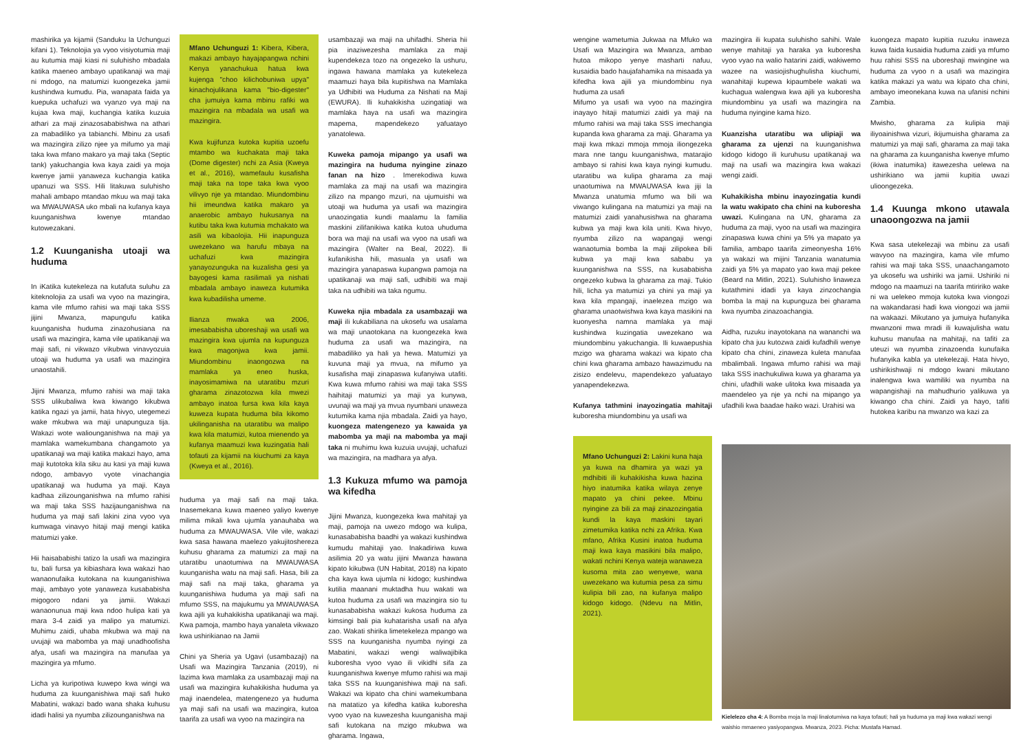mashirika ya kijamii (Sanduku la Uchunguzi kifani 1). Teknolojia ya vyoo visiyotumia maji au kutumia maji kiasi ni suluhisho mbadala katika maeneo ambayo upatikanaji wa maji ni mdogo, na matumizi kuongezeka jamii kushindwa kumudu. Pia, wanapata faida ya kuepuka uchafuzi wa vyanzo vya maji na kujaa kwa maji, kuchangia katika kuzuia athari za maji zinazosababishwa na athari za mabadiliko ya tabianchi. Mbinu za usafi wa mazingira zilizo njee ya mifumo ya maji taka kwa mfano makaro ya maji taka (Septic tank) yakuchangia kwa kaya zaidi ya moja kwenye jamii yanaweza kuchangia katika upanuzi wa SSS. Hili litakuwa suluhisho mahali ambapo mtandao mkuu wa maji taka wa MWAUWASA uko mbali na kufanya kaya kuunganishwa kwenye mtandao kutowezakani.
1.2 Kuunganisha utoaji wa huduma
In iKatika kutekeleza na kutafuta suluhu za kiteknolojia za usafi wa vyoo na mazingira, kama vile mfumo rahisi wa maji taka SSS jijini Mwanza, mapungufu katika kuunganisha huduma zinazohusiana na usafi wa mazingira, kama vile upatikanaji wa maji safi, ni vikwazo vikubwa vinavyozuia utoaji wa huduma ya usafi wa mazingira unaostahili.
Jijini Mwanza, mfumo rahisi wa maji taka SSS ulikubaliwa kwa kiwango kikubwa katika ngazi ya jamii, hata hivyo, utegemezi wake mkubwa wa maji unapunguza tija. Wakazi wote waliounganishwa na maji ya mamlaka wamekumbana changamoto ya upatikanaji wa maji katika makazi hayo, ama maji kutotoka kila siku au kasi ya maji kuwa ndogo, ambavyo vyote vinachangia upatikanaji wa huduma ya maji. Kaya kadhaa zilizounganishwa na mfumo rahisi wa maji taka SSS hazijaunganishwa na huduma ya maji safi lakini zina vyoo vya kumwaga vinavyo hitaji maji mengi katika matumizi yake.
Hii haisababishi tatizo la usafi wa mazingira tu, bali fursa ya kibiashara kwa wakazi hao wanaonufaika kutokana na kuunganishiwa maji, ambayo yote yanaweza kusababisha migogoro ndani ya jamii. Wakazi wanaonunua maji kwa ndoo hulipa kati ya mara 3-4 zaidi ya malipo ya matumizi. Muhimu zaidi, uhaba mkubwa wa maji na uvujaji wa mabomba ya maji unadhoofisha afya, usafi wa mazingira na manufaa ya mazingira ya mfumo.
Licha ya kuripotiwa kuwepo kwa wingi wa huduma za kuunganishiwa maji safi huko Mabatini, wakazi bado wana shaka kuhusu idadi halisi ya nyumba zilizounganishwa na
Mfano Uchunguzi 1: Kibera, Kibera, makazi ambayo hayajapangwa nchini Kenya yanachukua hatua kwa kujenga "choo kilichobuniwa upya" kinachojulikana kama "bio-digester" cha jumuiya kama mbinu rafiki wa mazingira na mbadala wa usafi wa mazingira.
Kwa kujifunza kutoka kupitia uzoefu mtambo wa kuchakata maji taka (Dome digester) nchi za Asia (Kweya et al., 2016), wamefaulu kusafisha maji taka na tope taka kwa vyoo vilivyo nje ya mtandao. Miundombinu hii imeundwa katika makaro ya anaerobic ambayo hukusanya na kutibu taka kwa kutumia mchakato wa asili wa kibaolojia. Hii inapunguza uwezekano wa harufu mbaya na uchafuzi kwa mazingira yanayozunguka na kuzalisha gesi ya bayogesi kama rasilimali ya nishati mbadala ambayo inaweza kutumika kwa kubadilisha umeme.
Ilianza mwaka wa 2006, imesababisha uboreshaji wa usafi wa mazingira kwa ujumla na kupunguza kwa magonjwa kwa jamii. Miundombinu inaongozwa na mamlaka ya eneo huska, inayosimamiwa na utaratibu mzuri gharama zinazotozwa kila mwezi ambayo inatoa fursa kwa kila kaya kuweza kupata huduma bila kikomo ukilinganisha na utaratibu wa malipo kwa kila matumizi, kutoa mienendo ya kufanya maamuzi kwa kuzingatia hali tofauti za kijamii na kiuchumi za kaya (Kweya et al., 2016).
huduma ya maji safi na maji taka. Inasemekana kuwa maeneo yaliyo kwenye milima mikali kwa ujumla yanauhaba wa huduma za MWAUWASA. Vile vile, wakazi kwa sasa hawana maelezo yakujitoshereza kuhusu gharama za matumizi za maji na utaratibu unaotumiwa na MWAUWASA kuunganisha watu na maji safi. Hasa, bili za maji safi na maji taka, gharama ya kuunganishiwa huduma ya maji safi na mfumo SSS, na majukumu ya MWAUWASA kwa ajili ya kuhakikisha upatikanaji wa maji. Kwa pamoja, mambo haya yanaleta vikwazo kwa ushirikianao na Jamii
Chini ya Sheria ya Ugavi (usambazaji) na Usafi wa Mazingira Tanzania (2019), ni lazima kwa mamlaka za usambazaji maji na usafi wa mazingira kuhakikisha huduma ya maji inaendelea, matengenezo ya huduma ya maji safi na usafi wa mazingira, kutoa taarifa za usafi wa vyoo na mazingira na
usambazaji wa maji na uhifadhi. Sheria hii pia inaziwezesha mamlaka za maji kupendekeza tozo na ongezeko la ushuru, ingawa hawana mamlaka ya kutekeleza maamuzi haya bila kupitishwa na Mamlaka ya Udhibiti wa Huduma za Nishati na Maji (EWURA). Ili kuhakikisha uzingatiaji wa mamlaka haya na usafi wa mazingira mapema, mapendekezo yafuatayo yanatolewa.
Kuweka pamoja mipango ya usafi wa mazingira na huduma nyingine zinazo fanan na hizo . Imerekodiwa kuwa mamlaka za maji na usafi wa mazingira zilizo na mpango mzuri, na ujumuishi wa utoaji wa huduma ya usafi wa mazingira unaozingatia kundi maalamu la familia maskini zilifanikiwa katika kutoa uhuduma bora wa maji na usafi wa vyoo na usafi wa mazingira (Walter na Beal, 2022). Ili kufanikisha hili, masuala ya usafi wa mazingira yanapaswa kupangwa pamoja na upatikanaji wa maji safi, udhibiti wa maji taka na udhibiti wa taka ngumu.
Kuweka njia mbadala za usambazaji wa maji ili kukabiliana na ukosefu wa usalama wa maji unaotokana na kuongezeka kwa huduma za usafi wa mazingira, na mabadiliko ya hali ya hewa. Matumizi ya kuvuna maji ya mvua, na mifumo ya kusafisha maji zinapaswa kufanyiwa utafiti. Kwa kuwa mfumo rahisi wa maji taka SSS haihitaji matumizi ya maji ya kunywa, uvunaji wa maji ya mvua nyumbani unaweza kutumika kama njia mbadala. Zaidi ya hayo, kuongeza matengenezo ya kawaida ya mabomba ya maji na mabomba ya maji taka ni muhimu kwa kuzuia uvujaji, uchafuzi wa mazingira, na madhara ya afya.
1.3 Kukuza mfumo wa pamoja wa kifedha
Jijini Mwanza, kuongezeka kwa mahitaji ya maji, pamoja na uwezo mdogo wa kulipa, kunasababisha baadhi ya wakazi kushindwa kumudu mahitaji yao. Inakadiriwa kuwa asilimia 20 ya watu jijini Mwanza hawana kipato kikubwa (UN Habitat, 2018) na kipato cha kaya kwa ujumla ni kidogo; kushindwa kutilia maanani muktadha huu wakati wa kutoa huduma za usafi wa mazingira sio tu kunasababisha wakazi kukosa huduma za kimsingi bali pia kuhatarisha usafi na afya zao. Wakati shirika limetekeleza mpango wa SSS na kuunganisha nyumba nyingi za Mabatini, wakazi wengi waliwajibika kuboresha vyoo vyao ili vikidhi sifa za kuunganishwa kwenye mfumo rahisi wa maji taka SSS na kuunganishiwa maji na safi. Wakazi wa kipato cha chini wamekumbana na matatizo ya kifedha katika kuboresha vyoo vyao na kuwezesha kuunganisha maji safi kutokana na mzigo mkubwa wa gharama. Ingawa,
wengine wametumia Jukwaa na Mfuko wa Usafi wa Mazingira wa Mwanza, ambao hutoa mikopo yenye masharti nafuu, kusaidia bado haujafahamika na misaada ya kifedha kwa ajili ya miundombinu nya huduma za usafi
Mifumo ya usafi wa vyoo na mazingira inayayo hitaji matumizi zaidi ya maji na mfumo rahisi wa maji taka SSS imechangia kupanda kwa gharama za maji. Gharama ya maji kwa mkazi mmoja mmoja iliongezeka mara nne tangu kuunganishwa, matarajio ambayo si rahisi kwa kaya nyingi kumudu. utaratibu wa kulipa gharama za maji unaotumiwa na MWAUWASA kwa jiji la Mwanza unatumia mfumo wa bili wa viwango kulingana na matumizi ya maji na matumizi zaidi yanahusishwa na gharama kubwa ya maji kwa kila uniti. Kwa hivyo, nyumba zilizo na wapangaji wengi wanaotumia bomba la maji zilipokea bili kubwa ya maji kwa sababu ya kuunganishwa na SSS, na kusababisha ongezeko kubwa la gharama za maji. Tukio hili, licha ya matumizi ya chini ya maji ya kwa kila mpangaji, inaelezea mzigo wa gharama unaotwishwa kwa kaya masikini na kuonyesha namna mamlaka ya maji kushindwa kuzingatia uwezekano wa miundombinu yakuchangia. Ili kuwaepushia mzigo wa gharama wakazi wa kipato cha chini kwa gharama ambazo hawazimudu na zisizo endelevu, mapendekezo yafuatayo yanapendekezwa.
Kufanya tathmini inayozingatia mahitaji kuboresha miundombinu ya usafi wa
Mfano Uchunguzi 2: Lakini kuna haja ya kuwa na dhamira ya wazi ya mdhibiti ili kuhakikisha kuwa hazina hiyo inatumika katika wilaya zenye mapato ya chini pekee. Mbinu nyingine za bili za maji zinazozingatia kundi la kaya maskini tayari zimetumika katika nchi za Afrika. Kwa mfano, Afrika Kusini inatoa huduma maji kwa kaya masikini bila malipo, wakati nchini Kenya wateja wanaweza kusoma mita zao wenyewe, wana uwezekano wa kutumia pesa za simu kulipia bili zao, na kufanya malipo kidogo kidogo. (Ndevu na Mitlin, 2021).
mazingira ili kupata suluhisho sahihi. Wale wenye mahitaji ya haraka ya kuboresha vyoo vyao na walio hatarini zaidi, wakiwemo wazee na wasiojishughulisha kiuchumi, wanahitaji kupewa kipaumbele wakati wa kuchagua walengwa kwa ajili ya kuboresha miundombinu ya usafi wa mazingira na huduma nyingine kama hizo.
Kuanzisha utaratibu wa ulipiaji wa gharama za ujenzi na kuunganishwa kidogo kidogo ili kuruhusu upatikanaji wa maji na usafi wa mazingira kwa wakazi wengi zaidi.
Kuhakikisha mbinu inayozingatia kundi la watu wakipato cha chini na kuboresha uwazi. Kulingana na UN, gharama za huduma za maji, vyoo na usafi wa mazingira zinapaswa kuwa chini ya 5% ya mapato ya familia, ambapo taarifa zimeonyesha 16% ya wakazi wa mijini Tanzania wanatumia zaidi ya 5% ya mapato yao kwa maji pekee (Beard na Mitlin, 2021). Suluhisho linaweza kutathmini idadi ya kaya zinzochangia bomba la maji na kupunguza bei gharama kwa nyumba zinazoachangia.
Aidha, ruzuku inayotokana na wananchi wa kipato cha juu kutozwa zaidi kufadhili wenye kipato cha chini, zinaweza kuleta manufaa mbalimbali. Ingawa mfumo rahisi wa maji taka SSS inachukuliwa kuwa ya gharama ya chini, ufadhili wake ulitoka kwa misaada ya maendeleo ya nje ya nchi na mipango ya ufadhili kwa baadae haiko wazi. Urahisi wa
kuongeza mapato kupitia ruzuku inaweza kuwa faida kusaidia huduma zaidi ya mfumo huu rahisi SSS na uboreshaji mwingine wa huduma za vyoo n a usafi wa mazingira katika makazi ya watu wa kipato cha chini, ambayo imeonekana kuwa na ufanisi nchini Zambia.
Mwisho, gharama za kulipia maji iliyoainishwa vizuri, ikijumuisha gharama za matumizi ya maji safi, gharama za maji taka na gharama za kuunganisha kwenye mfumo (ikiwa inatumika) itawezesha uelewa na ushirikiano wa jamii kupitia uwazi ulioongezeka.
1.4 Kuunga mkono utawala unaoongozwa na jamii
Kwa sasa utekelezaji wa mbinu za usafi wavyoo na mazingira, kama vile mfumo rahisi wa maji taka SSS, unaachangamoto ya ukosefu wa ushiriki wa jamii. Ushiriki ni mdogo na maamuzi na taarifa mtiririko wake ni wa uelekeo mmoja kutoka kwa viongozi na wakandarasi hadi kwa viongozi wa jamii na wakaazi. Mikutano ya jumuiya hufanyika mwanzoni mwa mradi ili kuwajulisha watu kuhusu manufaa na mahitaji, na tafiti za uteuzi wa nyumba zinazoenda kunufaika hufanyika kabla ya utekelezaji. Hata hivyo, ushirikishwaji ni mdogo kwani mikutano inalengwa kwa wamiliki wa nyumba na wapangishaji na mahudhurio yalikuwa ya kiwango cha chini. Zaidi ya hayo, tafiti hutokea karibu na mwanzo wa kazi za
Kielelezo cha 4: A Bomba moja la maji linalotumiwa na kaya tofauti; hali ya huduma ya maji kwa wakazi wengi waishio mmaeneo yasiyopangwa. Mwanza, 2023. Picha: Mustafa Hamad.